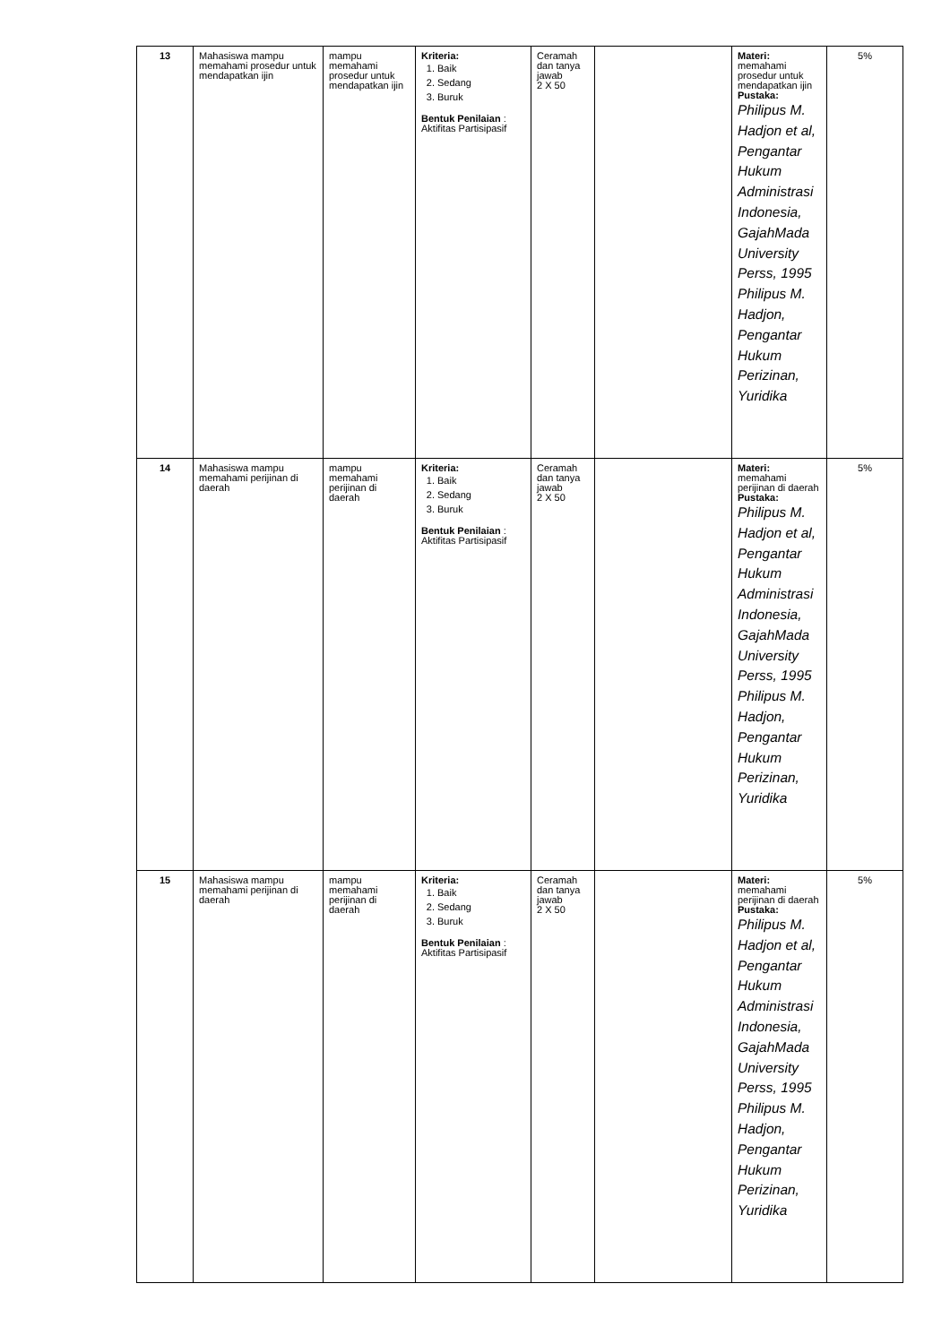| 13 | Mahasiswa mampu memahami prosedur untuk mendapatkan ijin | mampu memahami prosedur untuk mendapatkan ijin | Kriteria: 1. Baik 2. Sedang 3. Buruk Bentuk Penilaian : Aktifitas Partisipasif | Ceramah dan tanya jawab 2 X 50 | | Materi: memahami prosedur untuk mendapatkan ijin Pustaka: Philipus M. Hadjon et al, Pengantar Hukum Administrasi Indonesia, GajahMada University Perss, 1995 Philipus M. Hadjon, Pengantar Hukum Perizinan, Yuridika | 5% |
| 14 | Mahasiswa mampu memahami perijinan di daerah | mampu memahami perijinan di daerah | Kriteria: 1. Baik 2. Sedang 3. Buruk Bentuk Penilaian : Aktifitas Partisipasif | Ceramah dan tanya jawab 2 X 50 | | Materi: memahami perijinan di daerah Pustaka: Philipus M. Hadjon et al, Pengantar Hukum Administrasi Indonesia, GajahMada University Perss, 1995 Philipus M. Hadjon, Pengantar Hukum Perizinan, Yuridika | 5% |
| 15 | Mahasiswa mampu memahami perijinan di daerah | mampu memahami perijinan di daerah | Kriteria: 1. Baik 2. Sedang 3. Buruk Bentuk Penilaian : Aktifitas Partisipasif | Ceramah dan tanya jawab 2 X 50 | | Materi: memahami perijinan di daerah Pustaka: Philipus M. Hadjon et al, Pengantar Hukum Administrasi Indonesia, GajahMada University Perss, 1995 Philipus M. Hadjon, Pengantar Hukum Perizinan, Yuridika | 5% |